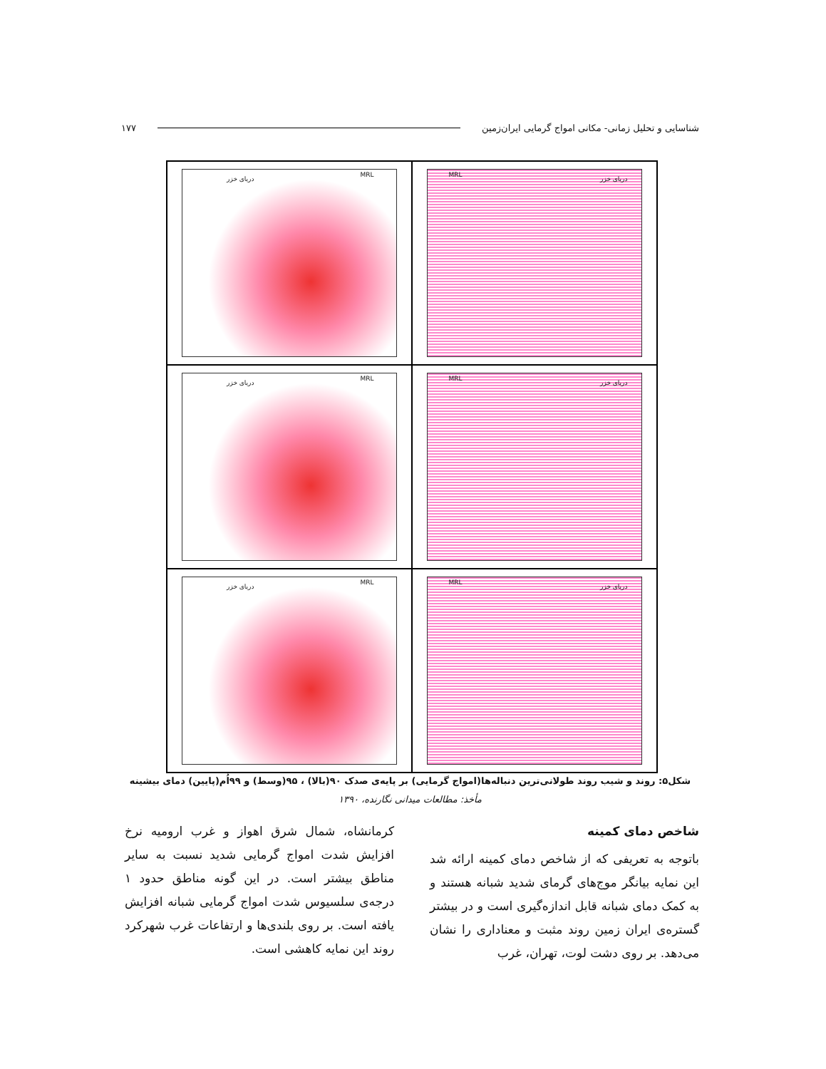شناسایی و تحلیل زمانی- مکانی امواج گرمایی ایران‌زمین ۱۷۷
دریای خزر
MRL
دریای خزر
MRL
دریای خزر
MRL
دریای خزر
MRL
دریای خزر
MRL
دریای خزر
MRL
شکل۵: روند و شیب روند طولانی‌ترین دنباله‌ها(امواج گرمایی) بر پایه‌ی صدک ۹۰(بالا) ، ۹۵(وسط) و ۹۹اُم(پایین) دمای بیشینه
مأخذ: مطالعات میدانی نگارنده، ۱۳۹۰
شاخص دمای کمینه
باتوجه به تعریفی که از شاخص دمای کمینه ارائه شد این نمایه بیانگر موج‌های گرمای شدید شبانه هستند و به کمک دمای شبانه قابل اندازه‌گیری است و در بیشتر گستره‌ی ایران زمین روند مثبت و معناداری را نشان می‌دهد. بر روی دشت لوت، تهران، غرب
کرمانشاه، شمال شرق اهواز و غرب ارومیه نرخ افزایش شدت امواج گرمایی شدید نسبت به سایر مناطق بیشتر است. در این گونه مناطق حدود ۱ درجه‌ی سلسیوس شدت امواج گرمایی شبانه افزایش یافته است. بر روی بلندی‌ها و ارتفاعات غرب شهرکرد روند این نمایه کاهشی است.